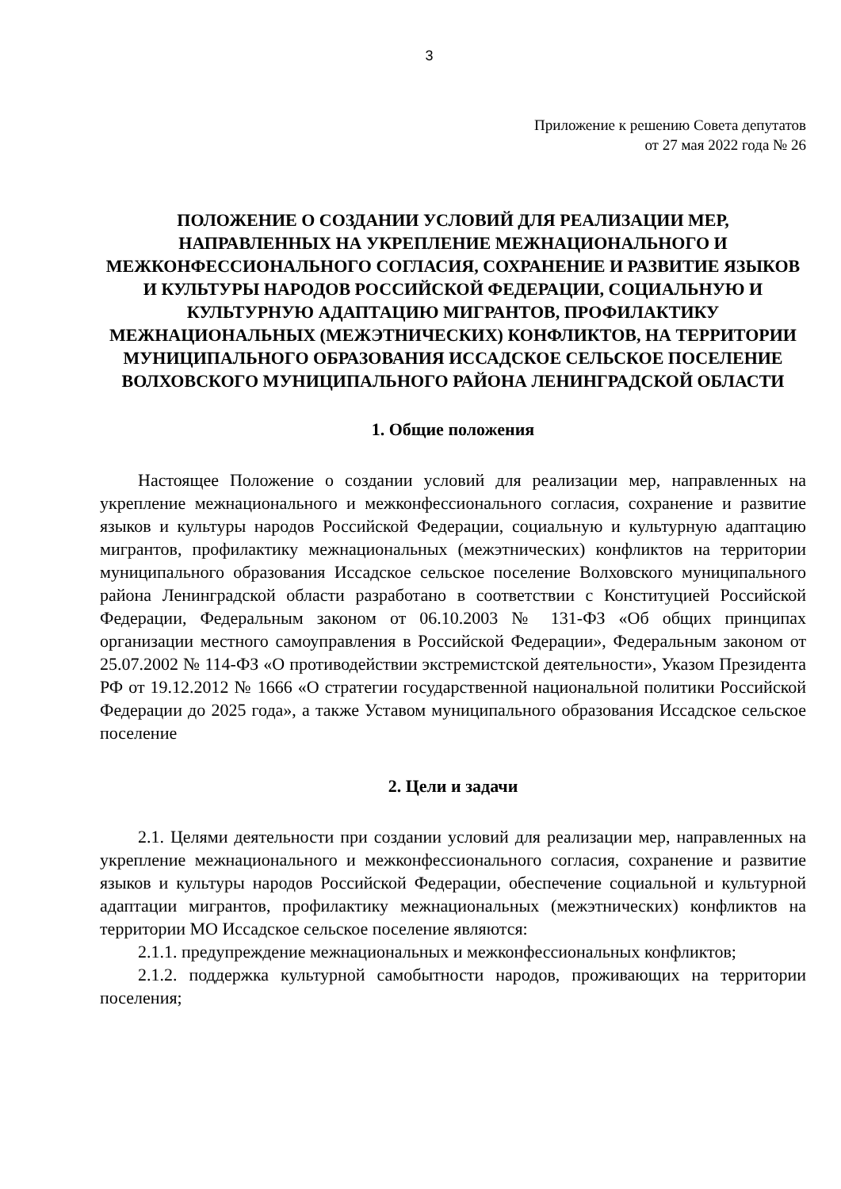3
Приложение к решению Совета депутатов
от 27 мая 2022 года № 26
ПОЛОЖЕНИЕ О СОЗДАНИИ УСЛОВИЙ ДЛЯ РЕАЛИЗАЦИИ МЕР, НАПРАВЛЕННЫХ НА УКРЕПЛЕНИЕ МЕЖНАЦИОНАЛЬНОГО И МЕЖКОНФЕССИОНАЛЬНОГО СОГЛАСИЯ, СОХРАНЕНИЕ И РАЗВИТИЕ ЯЗЫКОВ И КУЛЬТУРЫ НАРОДОВ РОССИЙСКОЙ ФЕДЕРАЦИИ, СОЦИАЛЬНУЮ И КУЛЬТУРНУЮ АДАПТАЦИЮ МИГРАНТОВ, ПРОФИЛАКТИКУ МЕЖНАЦИОНАЛЬНЫХ (МЕЖЭТНИЧЕСКИХ) КОНФЛИКТОВ, НА ТЕРРИТОРИИ МУНИЦИПАЛЬНОГО ОБРАЗОВАНИЯ ИССАДСКОЕ СЕЛЬСКОЕ ПОСЕЛЕНИЕ ВОЛХОВСКОГО МУНИЦИПАЛЬНОГО РАЙОНА ЛЕНИНГРАДСКОЙ ОБЛАСТИ
1. Общие положения
Настоящее Положение о создании условий для реализации мер, направленных на укрепление межнационального и межконфессионального согласия, сохранение и развитие языков и культуры народов Российской Федерации, социальную и культурную адаптацию мигрантов, профилактику межнациональных (межэтнических) конфликтов на территории муниципального образования Иссадское сельское поселение Волховского муниципального района Ленинградской области разработано в соответствии с Конституцией Российской Федерации, Федеральным законом от 06.10.2003 № 131-ФЗ «Об общих принципах организации местного самоуправления в Российской Федерации», Федеральным законом от 25.07.2002 № 114-ФЗ «О противодействии экстремистской деятельности», Указом Президента РФ от 19.12.2012 № 1666 «О стратегии государственной национальной политики Российской Федерации до 2025 года», а также Уставом муниципального образования Иссадское сельское поселение
2. Цели и задачи
2.1. Целями деятельности при создании условий для реализации мер, направленных на укрепление межнационального и межконфессионального согласия, сохранение и развитие языков и культуры народов Российской Федерации, обеспечение социальной и культурной адаптации мигрантов, профилактику межнациональных (межэтнических) конфликтов на территории МО Иссадское сельское поселение являются:
2.1.1. предупреждение межнациональных и межконфессиональных конфликтов;
2.1.2. поддержка культурной самобытности народов, проживающих на территории поселения;